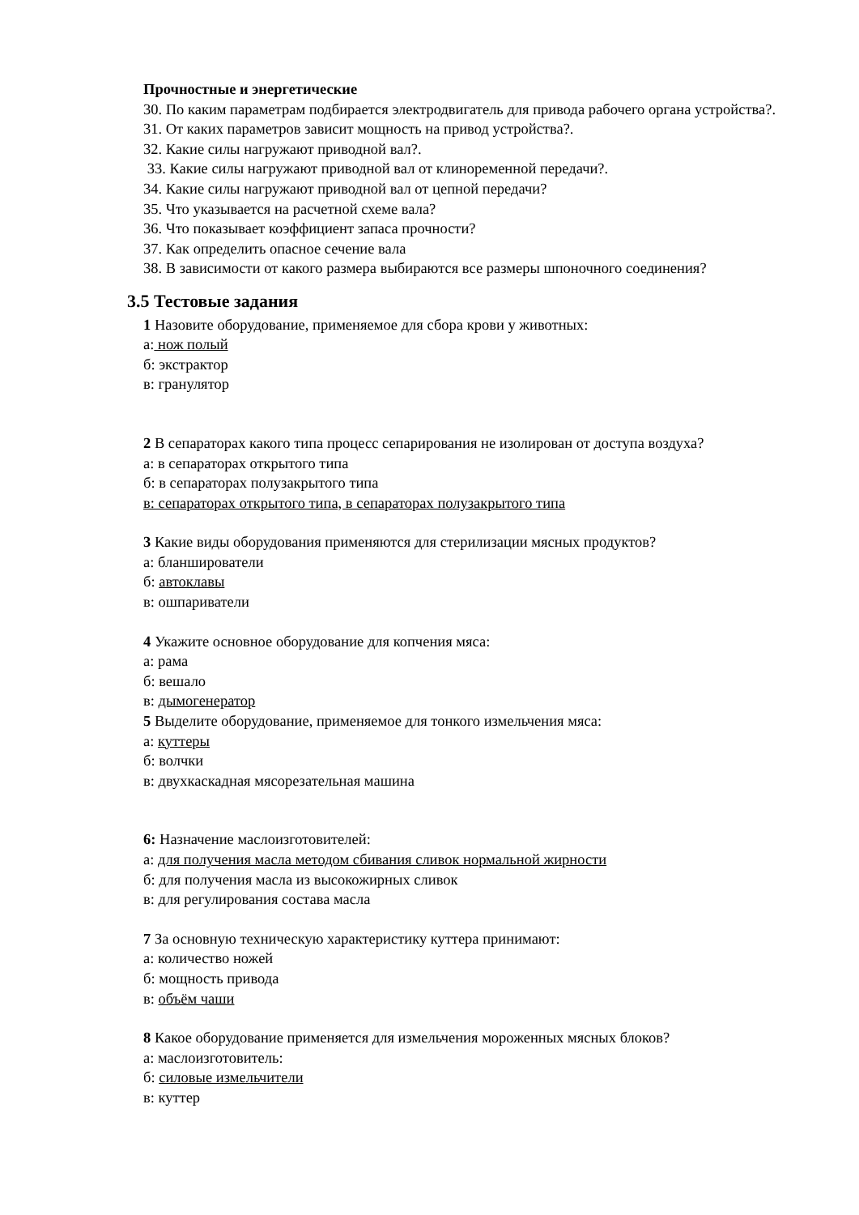Прочностные и энергетические
30. По каким параметрам подбирается электродвигатель для привода рабочего органа устройства?.
31. От каких параметров зависит мощность на привод устройства?.
32. Какие силы нагружают приводной вал?.
33. Какие силы нагружают приводной вал от клиноременной передачи?.
34. Какие силы нагружают приводной вал от цепной передачи?
35. Что указывается на расчетной схеме вала?
36. Что показывает коэффициент запаса прочности?
37. Как определить опасное сечение вала
38. В зависимости от какого размера выбираются все размеры шпоночного соединения?
3.5 Тестовые задания
1 Назовите оборудование, применяемое для сбора крови у животных:
а: нож полый
б: экстрактор
в: гранулятор
2 В сепараторах какого типа процесс сепарирования не изолирован от доступа воздуха?
а: в сепараторах открытого типа
б: в сепараторах полузакрытого типа
в: сепараторах открытого типа, в сепараторах полузакрытого типа
3 Какие виды оборудования применяются для стерилизации мясных продуктов?
а: бланширователи
б: автоклавы
в: ошпариватели
4 Укажите основное оборудование для копчения мяса:
а: рама
б: вешало
в: дымогенератор
5 Выделите оборудование, применяемое для тонкого измельчения мяса:
а: куттеры
б: волчки
в: двухкаскадная мясорезательная машина
6: Назначение маслоизготовителей:
а: для получения масла методом сбивания сливок нормальной жирности
б: для получения масла из высокожирных сливок
в: для регулирования состава масла
7 За основную техническую характеристику куттера принимают:
а: количество ножей
б: мощность привода
в: объём чаши
8 Какое оборудование применяется для измельчения мороженных мясных блоков?
а: маслоизготовитель:
б: силовые измельчители
в: куттер